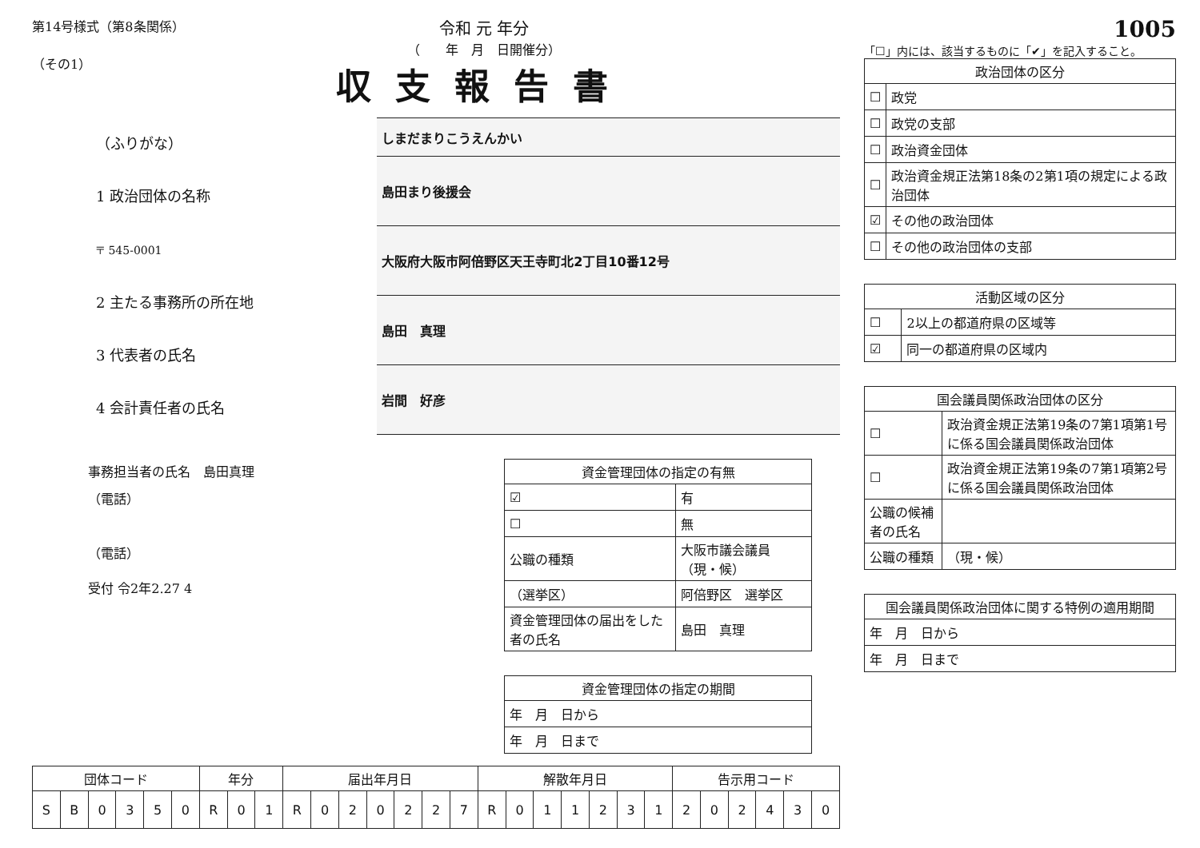第14号様式（第8条関係）
（その1）
令和 元 年分
（　　年　月　日開催分）
収支報告書
（ふりがな）
1 政治団体の名称
〒 545-0001
2 主たる事務所の所在地
3 代表者の氏名
4 会計責任者の氏名
| しまだまりこうえんかい |
| 島田まり後援会 |
| 大阪府大阪市阿倍野区天王寺町北2丁目10番12号 |
| 島田 真理 |
| 岩間 好彦 |
事務担当者の氏名　島田真理
（電話）
（電話）
受付 令2年2.27 4
| 資金管理団体の指定の有無 | |
| --- | --- |
| ☑ | 有 |
| ☐ | 無 |
| 公職の種類 | 大阪市議会議員（現・候） |
| （選挙区） | 阿倍野区 選挙区 |
| 資金管理団体の届出をした者の氏名 | 島田 真理 |
| 資金管理団体の指定の期間 |
| --- |
| 年 月 日から |
| 年 月 日まで |
| 団体コード | | | | | | 年分 | | | 届出年月日 | | | | | | | 解散年月日 | | | | | | | 告示用コード | | | | | |
| --- | --- | --- | --- | --- | --- | --- | --- | --- | --- | --- | --- | --- | --- | --- | --- | --- | --- | --- | --- | --- | --- | --- | --- | --- | --- | --- | --- | --- |
| S | B | 0 | 3 | 5 | 0 | R | 0 | 1 | R | 0 | 2 | 0 | 2 | 2 | 7 | R | 0 | 1 | 1 | 2 | 3 | 1 | 2 | 0 | 2 | 4 | 3 | 0 |
1005
「☐」内には、該当するものに「✔」を記入すること。
| 政治団体の区分 | |
| --- | --- |
| ☐ | 政党 |
| ☐ | 政党の支部 |
| ☐ | 政治資金団体 |
| ☐ | 政治資金規正法第18条の2第1項の規定による政治団体 |
| ☑ | その他の政治団体 |
| ☐ | その他の政治団体の支部 |
| 活動区域の区分 | |
| --- | --- |
| ☐ | 2以上の都道府県の区域等 |
| ☑ | 同一の都道府県の区域内 |
| 国会議員関係政治団体の区分 | |
| --- | --- |
| ☐ | 政治資金規正法第19条の7第1項第1号に係る国会議員関係政治団体 |
| ☐ | 政治資金規正法第19条の7第1項第2号に係る国会議員関係政治団体 |
| 公職の候補者の氏名 | |
| 公職の種類 | （現・候） |
| 国会議員関係政治団体に関する特例の適用期間 |
| --- |
| 年 月 日から |
| 年 月 日まで |